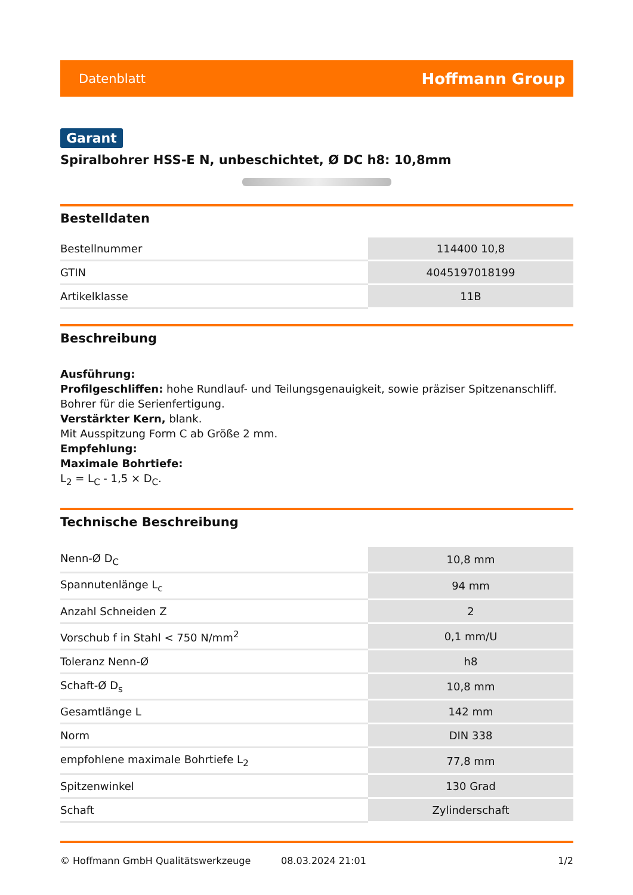Datenblatt Hoffmann Group
Garant
Spiralbohrer HSS-E N, unbeschichtet, Ø DC h8: 10,8mm
Bestelldaten
| Bestellnummer | 114400 10,8 |
| GTIN | 4045197018199 |
| Artikelklasse | 11B |
Beschreibung
Ausführung:
Profilgeschliffen: hohe Rundlauf- und Teilungsgenauigkeit, sowie präziser Spitzenanschliff.
Bohrer für die Serienfertigung.
Verstärkter Kern, blank.
Mit Ausspitzung Form C ab Größe 2 mm.
Empfehlung:
Maximale Bohrtiefe:
L<sub>2</sub> = L<sub>C</sub> - 1,5 × D<sub>C</sub>.
Technische Beschreibung
| Nenn-Ø D<sub>C</sub> | 10,8 mm |
| Spannutenlänge L<sub>c</sub> | 94 mm |
| Anzahl Schneiden Z | 2 |
| Vorschub f in Stahl < 750 N/mm<sup>2</sup> | 0,1 mm/U |
| Toleranz Nenn-Ø | h8 |
| Schaft-Ø D<sub>s</sub> | 10,8 mm |
| Gesamtlänge L | 142 mm |
| Norm | DIN 338 |
| empfohlene maximale Bohrtiefe L<sub>2</sub> | 77,8 mm |
| Spitzenwinkel | 130 Grad |
| Schaft | Zylinderschaft |
© Hoffmann GmbH Qualitätswerkzeuge 08.03.2024 21:01 1/2